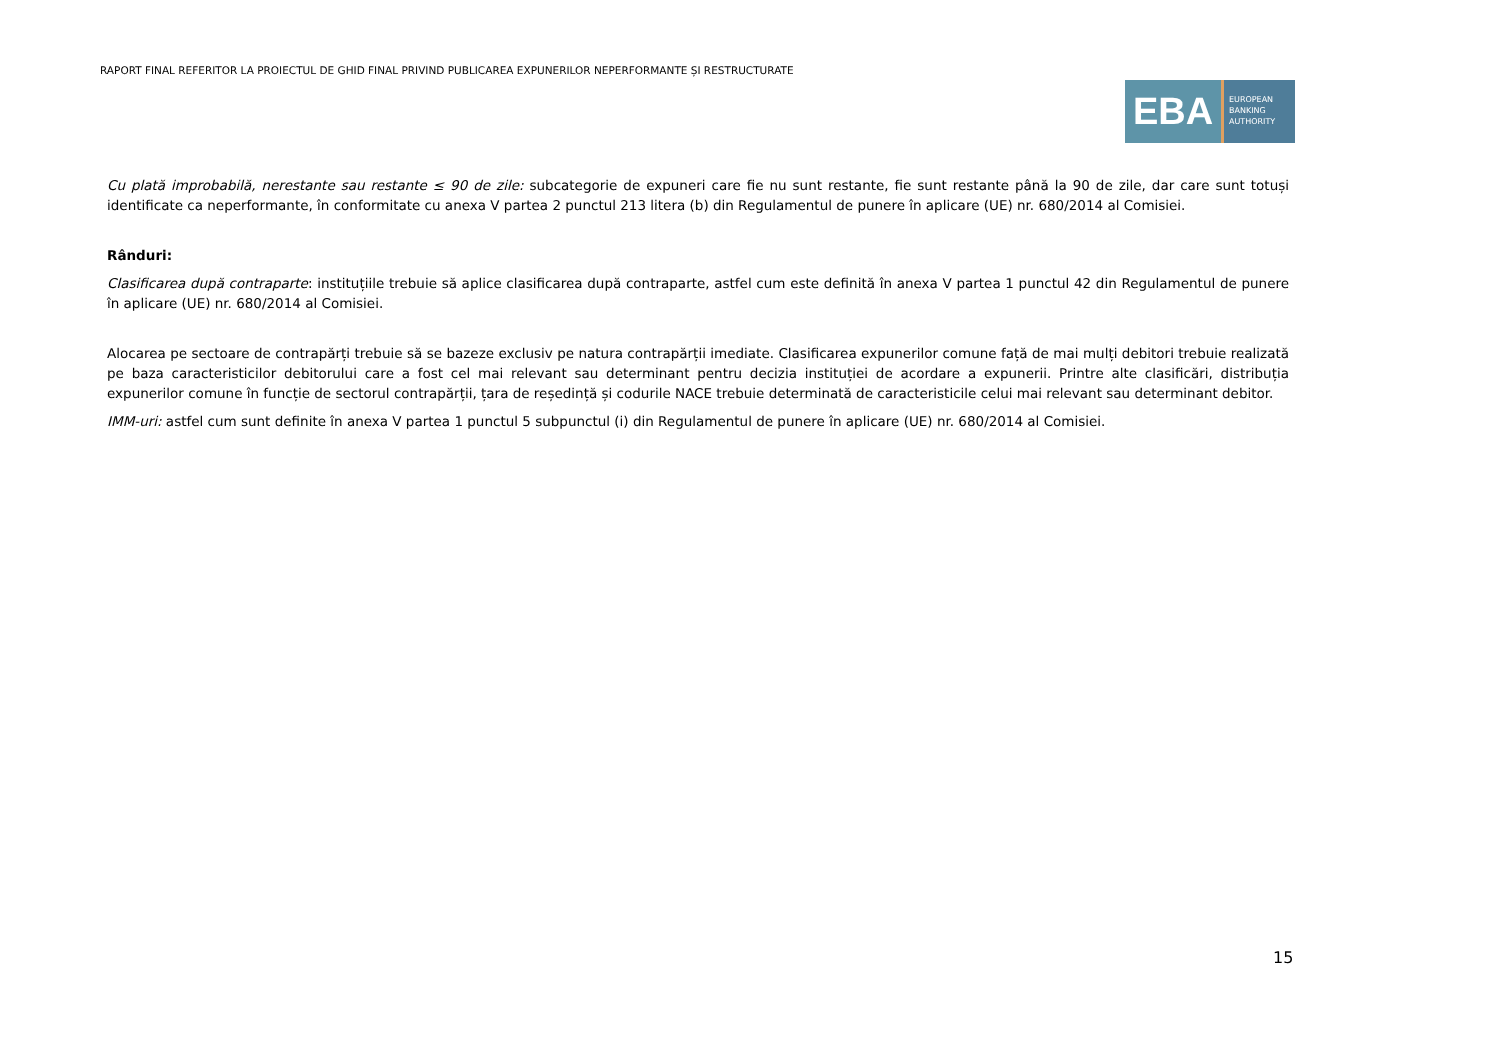RAPORT FINAL REFERITOR LA PROIECTUL DE GHID FINAL PRIVIND PUBLICAREA EXPUNERILOR NEPERFORMANTE ȘI RESTRUCTURATE
EBA
EUROPEAN
BANKING
AUTHORITY
Cu plată improbabilă, nerestante sau restante ≤ 90 de zile: subcategorie de expuneri care fie nu sunt restante, fie sunt restante până la 90 de zile, dar care sunt totuși identificate ca neperformante, în conformitate cu anexa V partea 2 punctul 213 litera (b) din Regulamentul de punere în aplicare (UE) nr. 680/2014 al Comisiei.
Rânduri:
Clasificarea după contraparte: instituțiile trebuie să aplice clasificarea după contraparte, astfel cum este definită în anexa V partea 1 punctul 42 din Regulamentul de punere în aplicare (UE) nr. 680/2014 al Comisiei.
Alocarea pe sectoare de contrapărți trebuie să se bazeze exclusiv pe natura contrapărții imediate. Clasificarea expunerilor comune față de mai mulți debitori trebuie realizată pe baza caracteristicilor debitorului care a fost cel mai relevant sau determinant pentru decizia instituției de acordare a expunerii. Printre alte clasificări, distribuția expunerilor comune în funcție de sectorul contrapărții, țara de reședință și codurile NACE trebuie determinată de caracteristicile celui mai relevant sau determinant debitor.
IMM-uri: astfel cum sunt definite în anexa V partea 1 punctul 5 subpunctul (i) din Regulamentul de punere în aplicare (UE) nr. 680/2014 al Comisiei.
15